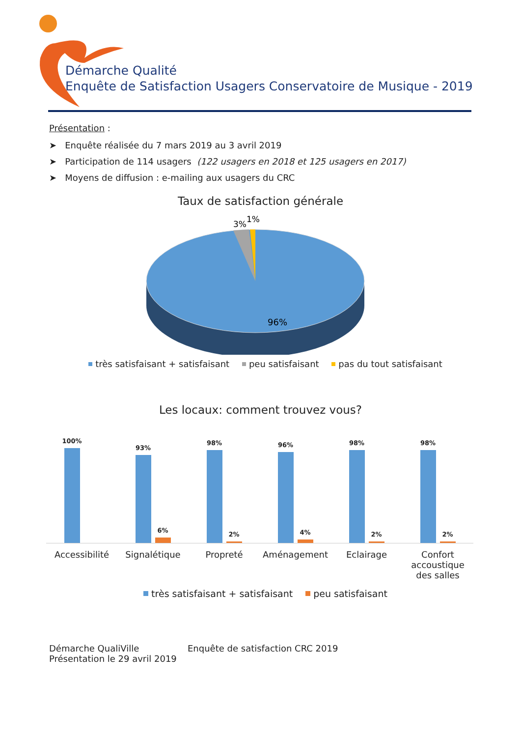Démarche Qualité
Enquête de Satisfaction Usagers Conservatoire de Musique - 2019
Présentation :
➤ Enquête réalisée du 7 mars 2019 au 3 avril 2019
➤ Participation de 114 usagers (122 usagers en 2018 et 125 usagers en 2017)
➤ Moyens de diffusion : e-mailing aux usagers du CRC
Taux de satisfaction générale
3%
1%
96%
très satisfaisant + satisfaisant peu satisfaisant pas du tout satisfaisant
Les locaux: comment trouvez vous?
100%
93%
6%
98%
2%
96%
4%
98%
2%
98%
2%
Accessibilité Signalétique Propreté Aménagement Eclairage Confort accoustique des salles
très satisfaisant + satisfaisant peu satisfaisant
Démarche QualiVille
Présentation le 29 avril 2019
Enquête de satisfaction CRC 2019